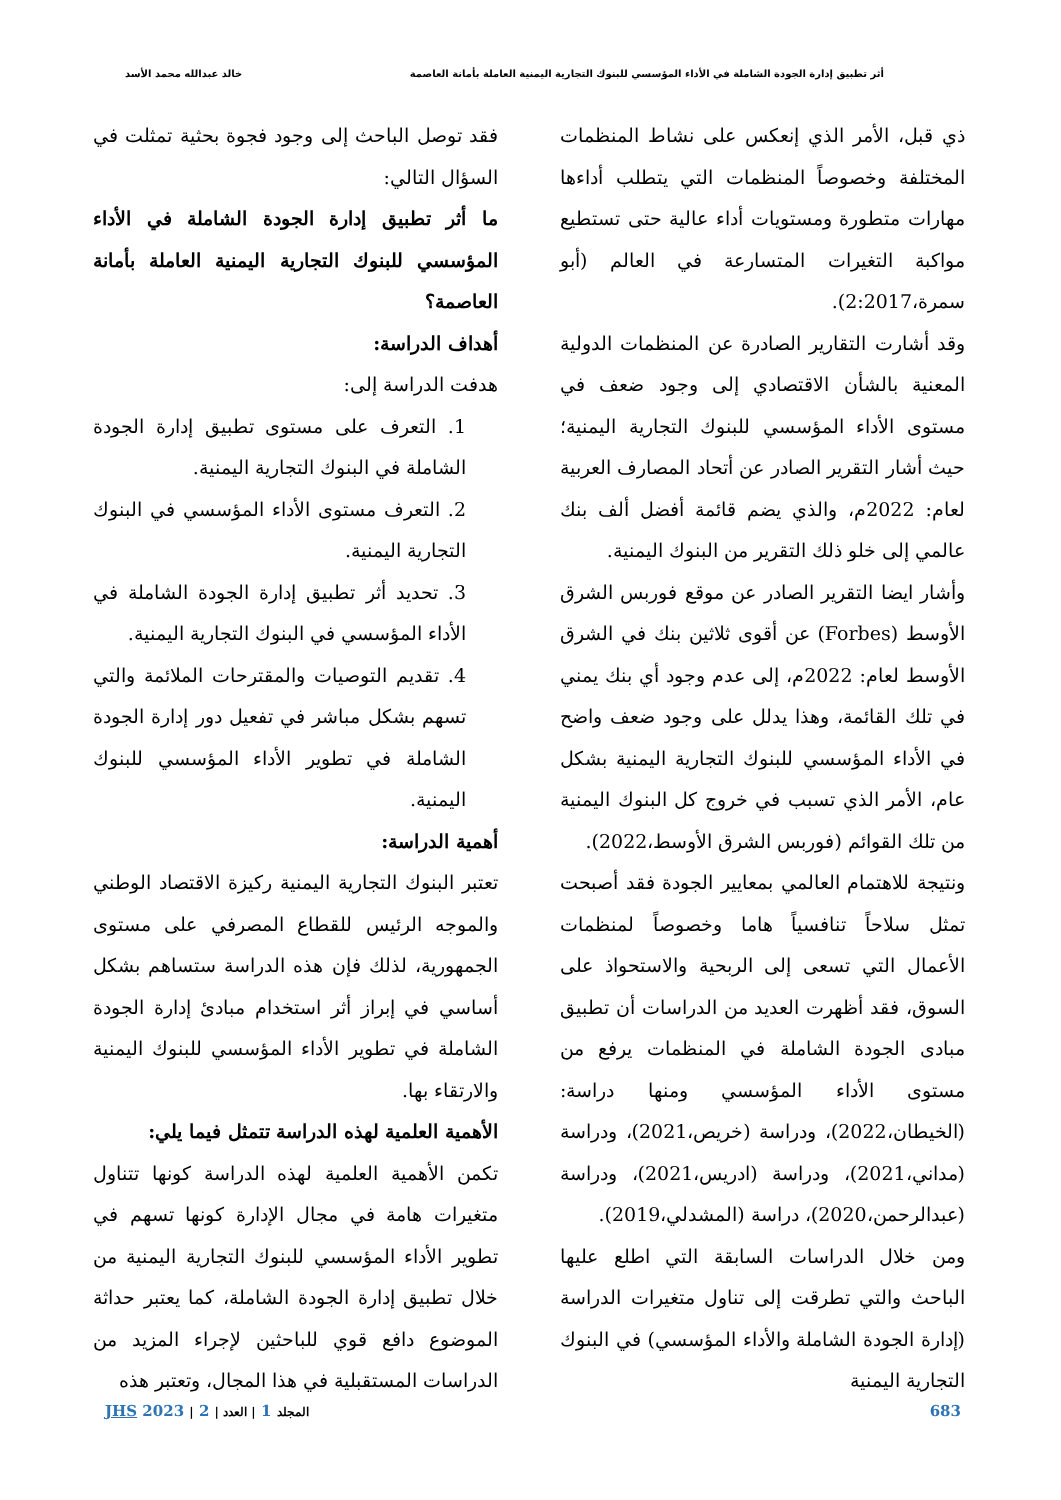أثر تطبيق إدارة الجودة الشاملة في الأداء المؤسسي للبنوك التجارية اليمنية العاملة بأمانة العاصمة خالد عبدالله محمد الأسد
ذي قبل، الأمر الذي إنعكس على نشاط المنظمات المختلفة وخصوصاً المنظمات التي يتطلب أداءها مهارات متطورة ومستويات أداء عالية حتى تستطيع مواكبة التغيرات المتسارعة في العالم (أبو سمرة،2:2017).
وقد أشارت التقارير الصادرة عن المنظمات الدولية المعنية بالشأن الاقتصادي إلى وجود ضعف في مستوى الأداء المؤسسي للبنوك التجارية اليمنية؛ حيث أشار التقرير الصادر عن أتحاد المصارف العربية لعام: 2022م، والذي يضم قائمة أفضل ألف بنك عالمي إلى خلو ذلك التقرير من البنوك اليمنية.
وأشار ايضا التقرير الصادر عن موقع فوربس الشرق الأوسط (Forbes) عن أقوى ثلاثين بنك في الشرق الأوسط لعام: 2022م، إلى عدم وجود أي بنك يمني في تلك القائمة، وهذا يدلل على وجود ضعف واضح في الأداء المؤسسي للبنوك التجارية اليمنية بشكل عام، الأمر الذي تسبب في خروج كل البنوك اليمنية من تلك القوائم (فوربس الشرق الأوسط،2022).
ونتيجة للاهتمام العالمي بمعايير الجودة فقد أصبحت تمثل سلاحاً تنافسياً هاما وخصوصاً لمنظمات الأعمال التي تسعى إلى الربحية والاستحواذ على السوق، فقد أظهرت العديد من الدراسات أن تطبيق مبادى الجودة الشاملة في المنظمات يرفع من مستوى الأداء المؤسسي ومنها دراسة: (الخيطان،2022)، ودراسة (خريص،2021)، ودراسة (مداني،2021)، ودراسة (ادريس،2021)، ودراسة (عبدالرحمن،2020)، دراسة (المشدلي،2019).
ومن خلال الدراسات السابقة التي اطلع عليها الباحث والتي تطرقت إلى تناول متغيرات الدراسة (إدارة الجودة الشاملة والأداء المؤسسي) في البنوك التجارية اليمنية
فقد توصل الباحث إلى وجود فجوة بحثية تمثلت في السؤال التالي:
ما أثر تطبيق إدارة الجودة الشاملة في الأداء المؤسسي للبنوك التجارية اليمنية العاملة بأمانة العاصمة؟
أهداف الدراسة:
هدفت الدراسة إلى:
1. التعرف على مستوى تطبيق إدارة الجودة الشاملة في البنوك التجارية اليمنية.
2. التعرف مستوى الأداء المؤسسي في البنوك التجارية اليمنية.
3. تحديد أثر تطبيق إدارة الجودة الشاملة في الأداء المؤسسي في البنوك التجارية اليمنية.
4. تقديم التوصيات والمقترحات الملائمة والتي تسهم بشكل مباشر في تفعيل دور إدارة الجودة الشاملة في تطوير الأداء المؤسسي للبنوك اليمنية.
أهمية الدراسة:
تعتبر البنوك التجارية اليمنية ركيزة الاقتصاد الوطني والموجه الرئيس للقطاع المصرفي على مستوى الجمهورية، لذلك فإن هذه الدراسة ستساهم بشكل أساسي في إبراز أثر استخدام مبادئ إدارة الجودة الشاملة في تطوير الأداء المؤسسي للبنوك اليمنية والارتقاء بها.
الأهمية العلمية لهذه الدراسة تتمثل فيما يلي:
تكمن الأهمية العلمية لهذه الدراسة كونها تتناول متغيرات هامة في مجال الإدارة كونها تسهم في تطوير الأداء المؤسسي للبنوك التجارية اليمنية من خلال تطبيق إدارة الجودة الشاملة، كما يعتبر حداثة الموضوع دافع قوي للباحثين لإجراء المزيد من الدراسات المستقبلية في هذا المجال، وتعتبر هذه
683 المجلد 1 | العدد | 2 | 2023 JHS